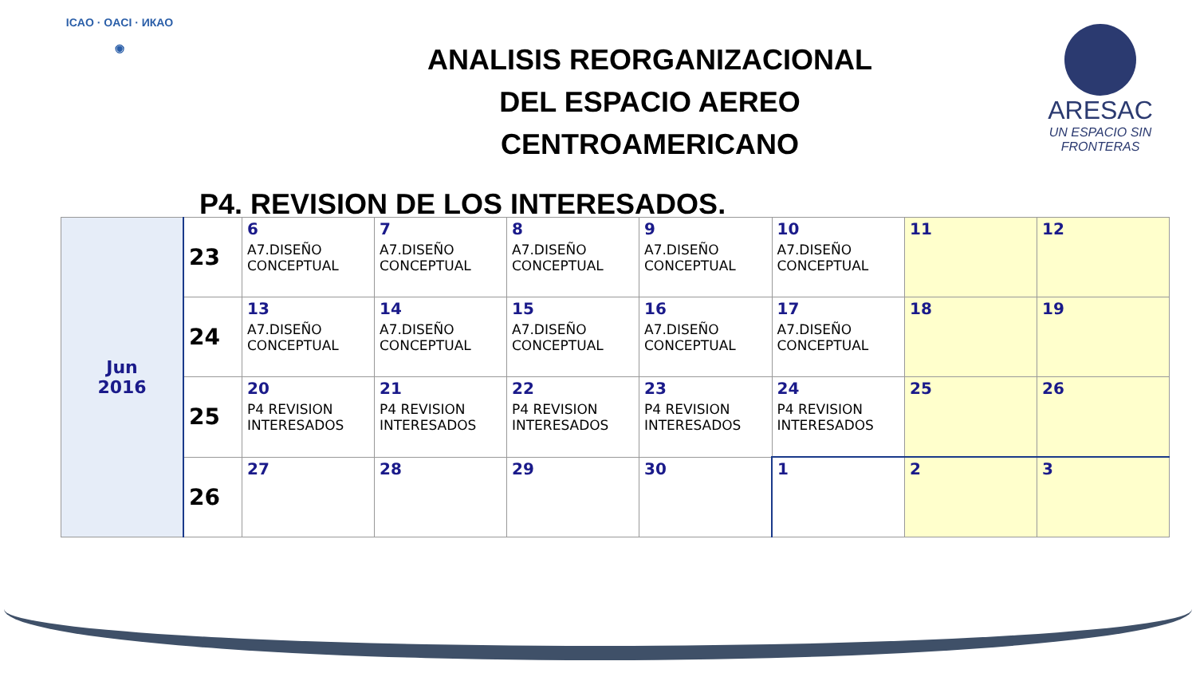ICAO · OACI · ИКАО
◉
ANALISIS REORGANIZACIONAL
DEL ESPACIO AEREO
CENTROAMERICANO
ARESAC
UN ESPACIO SIN FRONTERAS
P4. REVISION DE LOS INTERESADOS.
| Jun 2016 | 23 | 6 A7.DISEÑO CONCEPTUAL | 7 A7.DISEÑO CONCEPTUAL | 8 A7.DISEÑO CONCEPTUAL | 9 A7.DISEÑO CONCEPTUAL | 10 A7.DISEÑO CONCEPTUAL | 11 | 12 |
| | 24 | 13 A7.DISEÑO CONCEPTUAL | 14 A7.DISEÑO CONCEPTUAL | 15 A7.DISEÑO CONCEPTUAL | 16 A7.DISEÑO CONCEPTUAL | 17 A7.DISEÑO CONCEPTUAL | 18 | 19 |
| | 25 | 20 P4 REVISION INTERESADOS | 21 P4 REVISION INTERESADOS | 22 P4 REVISION INTERESADOS | 23 P4 REVISION INTERESADOS | 24 P4 REVISION INTERESADOS | 25 | 26 |
| | 26 | 27 | 28 | 29 | 30 | 1 | 2 | 3 |